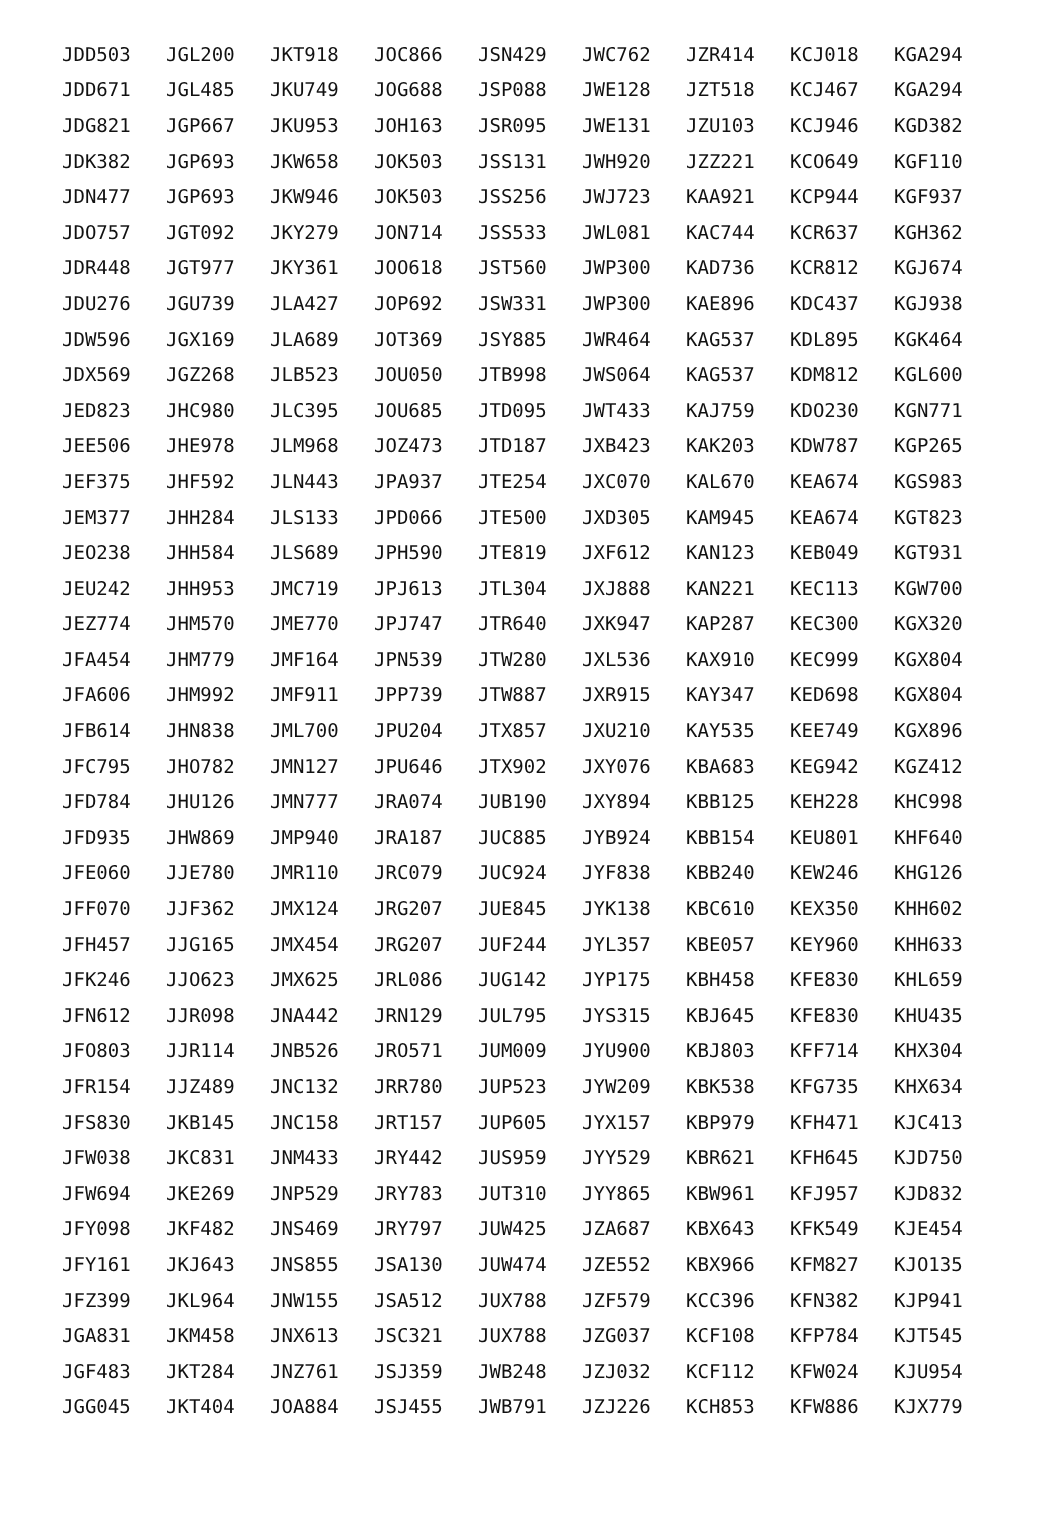| JDD503 | JGL200 | JKT918 | JOC866 | JSN429 | JWC762 | JZR414 | KCJ018 | KGA294 |
| JDD671 | JGL485 | JKU749 | JOG688 | JSP088 | JWE128 | JZT518 | KCJ467 | KGA294 |
| JDG821 | JGP667 | JKU953 | JOH163 | JSR095 | JWE131 | JZU103 | KCJ946 | KGD382 |
| JDK382 | JGP693 | JKW658 | JOK503 | JSS131 | JWH920 | JZZ221 | KCO649 | KGF110 |
| JDN477 | JGP693 | JKW946 | JOK503 | JSS256 | JWJ723 | KAA921 | KCP944 | KGF937 |
| JDO757 | JGT092 | JKY279 | JON714 | JSS533 | JWL081 | KAC744 | KCR637 | KGH362 |
| JDR448 | JGT977 | JKY361 | JOO618 | JST560 | JWP300 | KAD736 | KCR812 | KGJ674 |
| JDU276 | JGU739 | JLA427 | JOP692 | JSW331 | JWP300 | KAE896 | KDC437 | KGJ938 |
| JDW596 | JGX169 | JLA689 | JOT369 | JSY885 | JWR464 | KAG537 | KDL895 | KGK464 |
| JDX569 | JGZ268 | JLB523 | JOU050 | JTB998 | JWS064 | KAG537 | KDM812 | KGL600 |
| JED823 | JHC980 | JLC395 | JOU685 | JTD095 | JWT433 | KAJ759 | KDO230 | KGN771 |
| JEE506 | JHE978 | JLM968 | JOZ473 | JTD187 | JXB423 | KAK203 | KDW787 | KGP265 |
| JEF375 | JHF592 | JLN443 | JPA937 | JTE254 | JXC070 | KAL670 | KEA674 | KGS983 |
| JEM377 | JHH284 | JLS133 | JPD066 | JTE500 | JXD305 | KAM945 | KEA674 | KGT823 |
| JEO238 | JHH584 | JLS689 | JPH590 | JTE819 | JXF612 | KAN123 | KEB049 | KGT931 |
| JEU242 | JHH953 | JMC719 | JPJ613 | JTL304 | JXJ888 | KAN221 | KEC113 | KGW700 |
| JEZ774 | JHM570 | JME770 | JPJ747 | JTR640 | JXK947 | KAP287 | KEC300 | KGX320 |
| JFA454 | JHM779 | JMF164 | JPN539 | JTW280 | JXL536 | KAX910 | KEC999 | KGX804 |
| JFA606 | JHM992 | JMF911 | JPP739 | JTW887 | JXR915 | KAY347 | KED698 | KGX804 |
| JFB614 | JHN838 | JML700 | JPU204 | JTX857 | JXU210 | KAY535 | KEE749 | KGX896 |
| JFC795 | JHO782 | JMN127 | JPU646 | JTX902 | JXY076 | KBA683 | KEG942 | KGZ412 |
| JFD784 | JHU126 | JMN777 | JRA074 | JUB190 | JXY894 | KBB125 | KEH228 | KHC998 |
| JFD935 | JHW869 | JMP940 | JRA187 | JUC885 | JYB924 | KBB154 | KEU801 | KHF640 |
| JFE060 | JJE780 | JMR110 | JRC079 | JUC924 | JYF838 | KBB240 | KEW246 | KHG126 |
| JFF070 | JJF362 | JMX124 | JRG207 | JUE845 | JYK138 | KBC610 | KEX350 | KHH602 |
| JFH457 | JJG165 | JMX454 | JRG207 | JUF244 | JYL357 | KBE057 | KEY960 | KHH633 |
| JFK246 | JJO623 | JMX625 | JRL086 | JUG142 | JYP175 | KBH458 | KFE830 | KHL659 |
| JFN612 | JJR098 | JNA442 | JRN129 | JUL795 | JYS315 | KBJ645 | KFE830 | KHU435 |
| JFO803 | JJR114 | JNB526 | JRO571 | JUM009 | JYU900 | KBJ803 | KFF714 | KHX304 |
| JFR154 | JJZ489 | JNC132 | JRR780 | JUP523 | JYW209 | KBK538 | KFG735 | KHX634 |
| JFS830 | JKB145 | JNC158 | JRT157 | JUP605 | JYX157 | KBP979 | KFH471 | KJC413 |
| JFW038 | JKC831 | JNM433 | JRY442 | JUS959 | JYY529 | KBR621 | KFH645 | KJD750 |
| JFW694 | JKE269 | JNP529 | JRY783 | JUT310 | JYY865 | KBW961 | KFJ957 | KJD832 |
| JFY098 | JKF482 | JNS469 | JRY797 | JUW425 | JZA687 | KBX643 | KFK549 | KJE454 |
| JFY161 | JKJ643 | JNS855 | JSA130 | JUW474 | JZE552 | KBX966 | KFM827 | KJO135 |
| JFZ399 | JKL964 | JNW155 | JSA512 | JUX788 | JZF579 | KCC396 | KFN382 | KJP941 |
| JGA831 | JKM458 | JNX613 | JSC321 | JUX788 | JZG037 | KCF108 | KFP784 | KJT545 |
| JGF483 | JKT284 | JNZ761 | JSJ359 | JWB248 | JZJ032 | KCF112 | KFW024 | KJU954 |
| JGG045 | JKT404 | JOA884 | JSJ455 | JWB791 | JZJ226 | KCH853 | KFW886 | KJX779 |